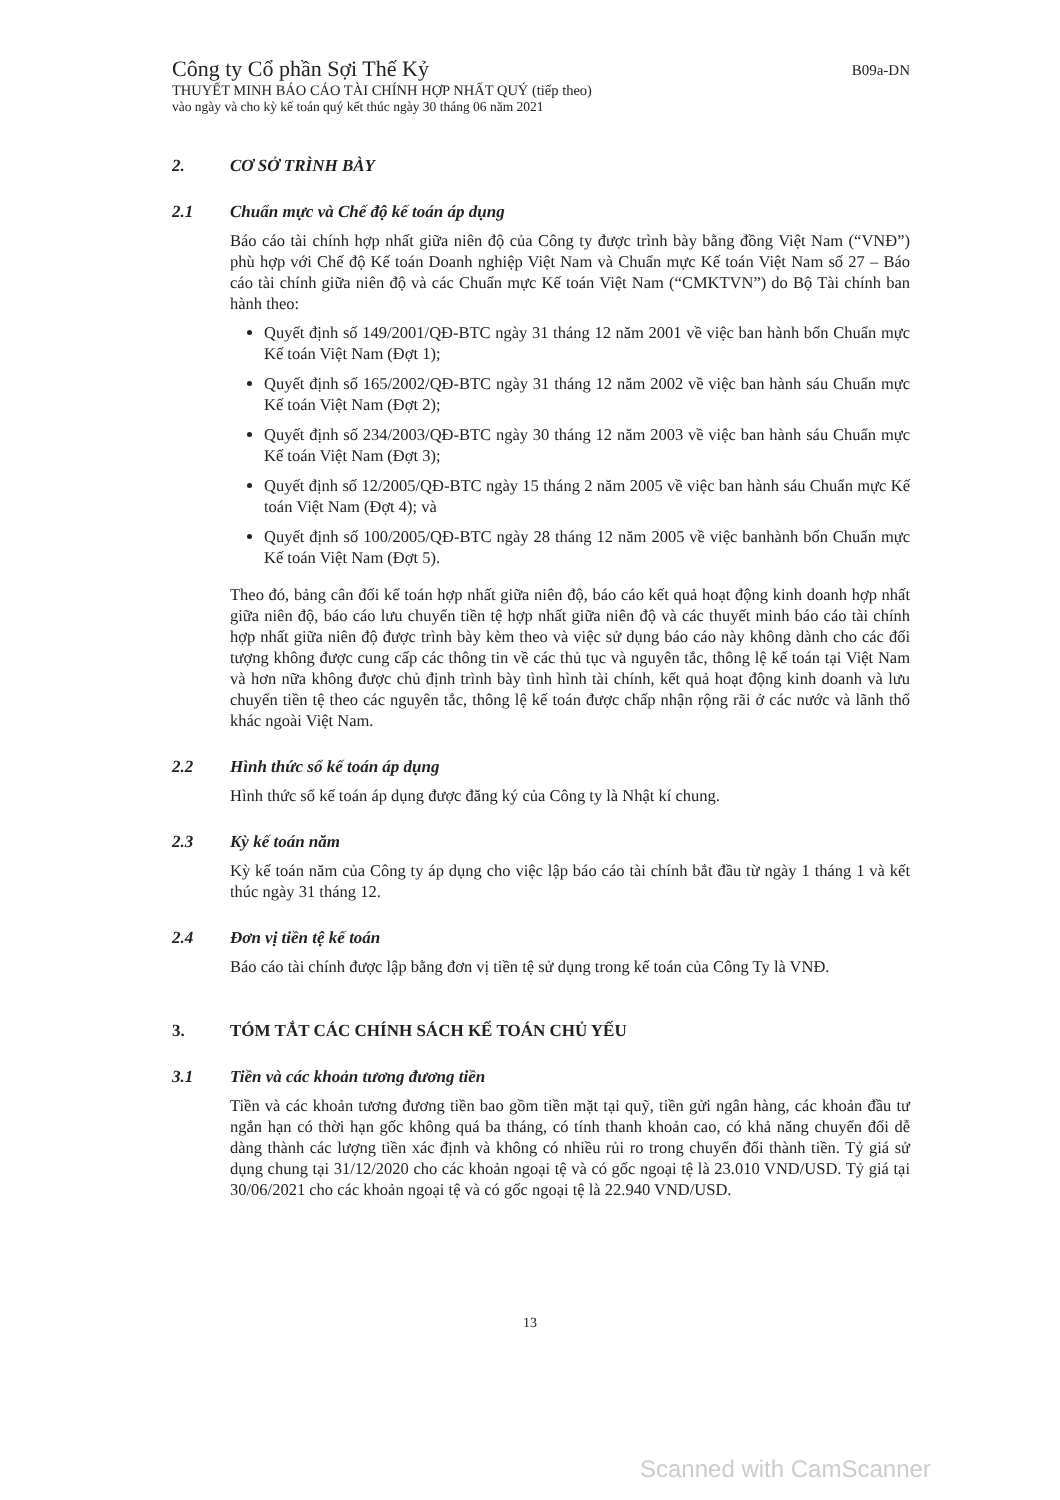B09a-DN
Công ty Cổ phần Sợi Thế Kỷ
THUYẾT MINH BÁO CÁO TÀI CHÍNH HỢP NHẤT QUÝ (tiếp theo)
vào ngày và cho kỳ kế toán quý kết thúc ngày 30 tháng 06 năm 2021
2. CƠ SỞ TRÌNH BÀY
2.1 Chuẩn mực và Chế độ kế toán áp dụng
Báo cáo tài chính hợp nhất giữa niên độ của Công ty được trình bày bằng đồng Việt Nam (“VNĐ”) phù hợp với Chế độ Kế toán Doanh nghiệp Việt Nam và Chuẩn mực Kế toán Việt Nam số 27 – Báo cáo tài chính giữa niên độ và các Chuẩn mực Kế toán Việt Nam (“CMKTVN”) do Bộ Tài chính ban hành theo:
Quyết định số 149/2001/QĐ-BTC ngày 31 tháng 12 năm 2001 về việc ban hành bốn Chuẩn mực Kế toán Việt Nam (Đợt 1);
Quyết định số 165/2002/QĐ-BTC ngày 31 tháng 12 năm 2002 về việc ban hành sáu Chuẩn mực Kế toán Việt Nam (Đợt 2);
Quyết định số 234/2003/QĐ-BTC ngày 30 tháng 12 năm 2003 về việc ban hành sáu Chuẩn mực Kế toán Việt Nam (Đợt 3);
Quyết định số 12/2005/QĐ-BTC ngày 15 tháng 2 năm 2005 về việc ban hành sáu Chuẩn mực Kế toán Việt Nam (Đợt 4); và
Quyết định số 100/2005/QĐ-BTC ngày 28 tháng 12 năm 2005 về việc banhành bốn Chuẩn mực Kế toán Việt Nam (Đợt 5).
Theo đó, bảng cân đối kế toán hợp nhất giữa niên độ, báo cáo kết quả hoạt động kinh doanh hợp nhất giữa niên độ, báo cáo lưu chuyển tiền tệ hợp nhất giữa niên độ và các thuyết minh báo cáo tài chính hợp nhất giữa niên độ được trình bày kèm theo và việc sử dụng báo cáo này không dành cho các đối tượng không được cung cấp các thông tin về các thủ tục và nguyên tắc, thông lệ kế toán tại Việt Nam và hơn nữa không được chủ định trình bày tình hình tài chính, kết quả hoạt động kinh doanh và lưu chuyển tiền tệ theo các nguyên tắc, thông lệ kế toán được chấp nhận rộng rãi ở các nước và lãnh thổ khác ngoài Việt Nam.
2.2 Hình thức sổ kế toán áp dụng
Hình thức sổ kế toán áp dụng được đăng ký của Công ty là Nhật kí chung.
2.3 Kỳ kế toán năm
Kỳ kế toán năm của Công ty áp dụng cho việc lập báo cáo tài chính bắt đầu từ ngày 1 tháng 1 và kết thúc ngày 31 tháng 12.
2.4 Đơn vị tiền tệ kế toán
Báo cáo tài chính được lập bằng đơn vị tiền tệ sử dụng trong kế toán của Công Ty là VNĐ.
3. TÓM TẮT CÁC CHÍNH SÁCH KẾ TOÁN CHỦ YẾU
3.1 Tiền và các khoản tương đương tiền
Tiền và các khoản tương đương tiền bao gồm tiền mặt tại quỹ, tiền gửi ngân hàng, các khoản đầu tư ngắn hạn có thời hạn gốc không quá ba tháng, có tính thanh khoản cao, có khả năng chuyển đổi dễ dàng thành các lượng tiền xác định và không có nhiều rủi ro trong chuyển đổi thành tiền. Tỷ giá sử dụng chung tại 31/12/2020 cho các khoản ngoại tệ và có gốc ngoại tệ là 23.010 VND/USD. Tỷ giá tại 30/06/2021 cho các khoản ngoại tệ và có gốc ngoại tệ là 22.940 VND/USD.
13
Scanned with CamScanner